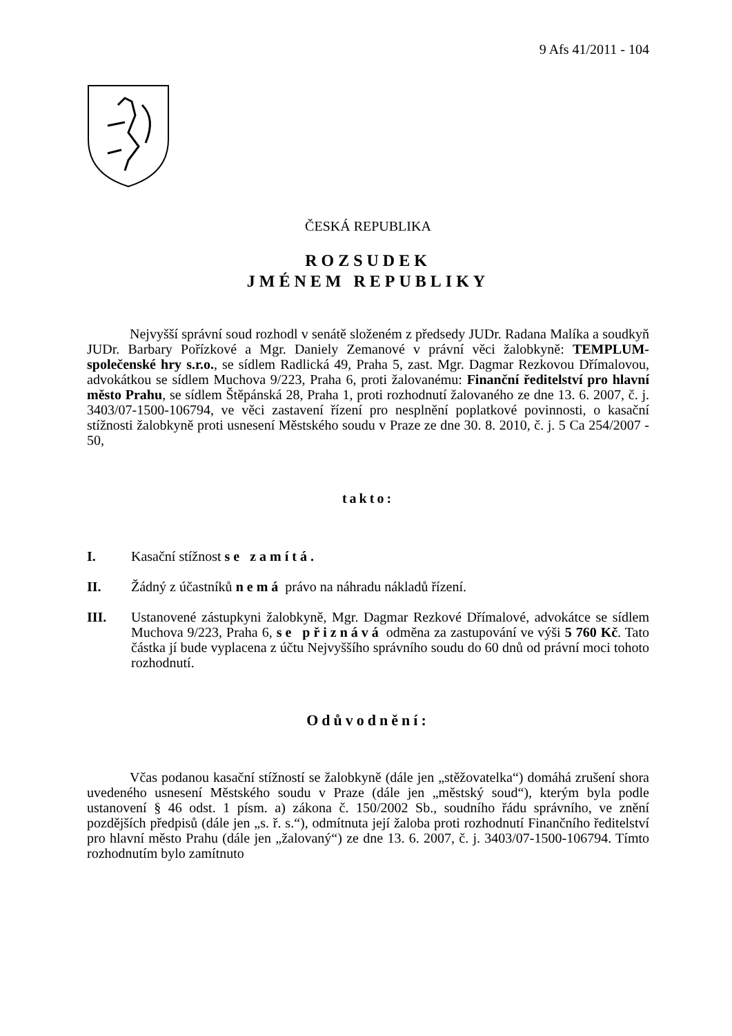9 Afs 41/2011 - 104
ČESKÁ REPUBLIKA
ROZSUDEK
JMÉNEM REPUBLIKY
Nejvyšší správní soud rozhodl v senátě složeném z předsedy JUDr. Radana Malíka a soudkyň JUDr. Barbary Pořízkové a Mgr. Daniely Zemanové v právní věci žalobkyně: TEMPLUM-společenské hry s.r.o., se sídlem Radlická 49, Praha 5, zast. Mgr. Dagmar Rezkovou Dřímalovou, advokátkou se sídlem Muchova 9/223, Praha 6, proti žalovanému: Finanční ředitelství pro hlavní město Prahu, se sídlem Štěpánská 28, Praha 1, proti rozhodnutí žalovaného ze dne 13. 6. 2007, č. j. 3403/07-1500-106794, ve věci zastavení řízení pro nesplnění poplatkové povinnosti, o kasační stížnosti žalobkyně proti usnesení Městského soudu v Praze ze dne 30. 8. 2010, č. j. 5 Ca 254/2007 - 50,
takto:
I. Kasační stížnost se zamítá.
II. Žádný z účastníků nemá právo na náhradu nákladů řízení.
III. Ustanovené zástupkyni žalobkyně, Mgr. Dagmar Rezkové Dřímalové, advokátce se sídlem Muchova 9/223, Praha 6, se přiznává odměna za zastupování ve výši 5 760 Kč. Tato částka jí bude vyplacena z účtu Nejvyššího správního soudu do 60 dnů od právní moci tohoto rozhodnutí.
Odůvodnění:
Včas podanou kasační stížností se žalobkyně (dále jen „stěžovatelka“) domáhá zrušení shora uvedeného usnesení Městského soudu v Praze (dále jen „městský soud“), kterým byla podle ustanovení § 46 odst. 1 písm. a) zákona č. 150/2002 Sb., soudního řádu správního, ve znění pozdějších předpisů (dále jen „s. ř. s.“), odmítnuta její žaloba proti rozhodnutí Finančního ředitelství pro hlavní město Prahu (dále jen „žalovaný“) ze dne 13. 6. 2007, č. j. 3403/07-1500-106794. Tímto rozhodnutím bylo zamítnuto